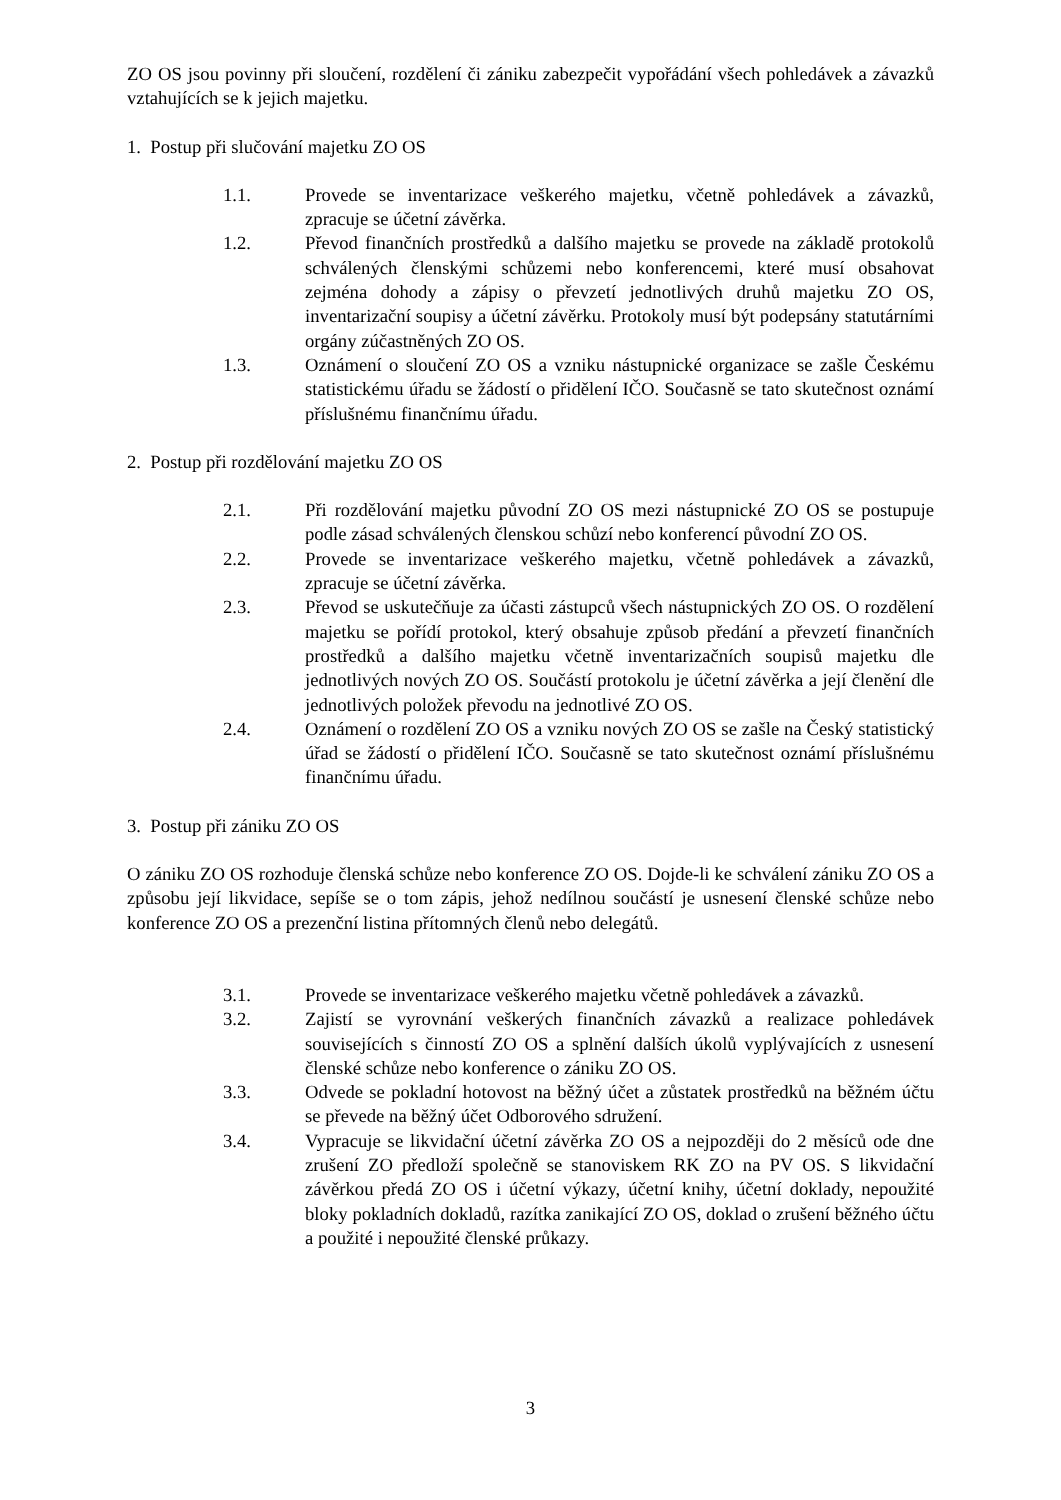ZO OS jsou povinny při sloučení, rozdělení či zániku zabezpečit vypořádání všech pohledávek a závazků vztahujících se k jejich majetku.
1. Postup při slučování majetku ZO OS
1.1. Provede se inventarizace veškerého majetku, včetně pohledávek a závazků, zpracuje se účetní závěrka.
1.2. Převod finančních prostředků a dalšího majetku se provede na základě protokolů schválených členskými schůzemi nebo konferencemi, které musí obsahovat zejména dohody a zápisy o převzetí jednotlivých druhů majetku ZO OS, inventarizační soupisy a účetní závěrku. Protokoly musí být podepsány statutárními orgány zúčastněných ZO OS.
1.3. Oznámení o sloučení ZO OS a vzniku nástupnické organizace se zašle Českému statistickému úřadu se žádostí o přidělení IČO. Současně se tato skutečnost oznámí příslušnému finančnímu úřadu.
2. Postup při rozdělování majetku ZO OS
2.1. Při rozdělování majetku původní ZO OS mezi nástupnické ZO OS se postupuje podle zásad schválených členskou schůzí nebo konferencí původní ZO OS.
2.2. Provede se inventarizace veškerého majetku, včetně pohledávek a závazků, zpracuje se účetní závěrka.
2.3. Převod se uskutečňuje za účasti zástupců všech nástupnických ZO OS. O rozdělení majetku se pořídí protokol, který obsahuje způsob předání a převzetí finančních prostředků a dalšího majetku včetně inventarizačních soupisů majetku dle jednotlivých nových ZO OS. Součástí protokolu je účetní závěrka a její členění dle jednotlivých položek převodu na jednotlivé ZO OS.
2.4. Oznámení o rozdělení ZO OS a vzniku nových ZO OS se zašle na Český statistický úřad se žádostí o přidělení IČO. Současně se tato skutečnost oznámí příslušnému finančnímu úřadu.
3. Postup při zániku ZO OS
O zániku ZO OS rozhoduje členská schůze nebo konference ZO OS. Dojde-li ke schválení zániku ZO OS a způsobu její likvidace, sepíše se o tom zápis, jehož nedílnou součástí je usnesení členské schůze nebo konference ZO OS a prezenční listina přítomných členů nebo delegátů.
3.1. Provede se inventarizace veškerého majetku včetně pohledávek a závazků.
3.2. Zajistí se vyrovnání veškerých finančních závazků a realizace pohledávek souvisejících s činností ZO OS a splnění dalších úkolů vyplývajících z usnesení členské schůze nebo konference o zániku ZO OS.
3.3. Odvede se pokladní hotovost na běžný účet a zůstatek prostředků na běžném účtu se převede na běžný účet Odborového sdružení.
3.4. Vypracuje se likvidační účetní závěrka ZO OS a nejpozději do 2 měsíců ode dne zrušení ZO předloží společně se stanoviskem RK ZO na PV OS. S likvidační závěrkou předá ZO OS i účetní výkazy, účetní knihy, účetní doklady, nepoužité bloky pokladních dokladů, razítka zanikající ZO OS, doklad o zrušení běžného účtu a použité i nepoužité členské průkazy.
3